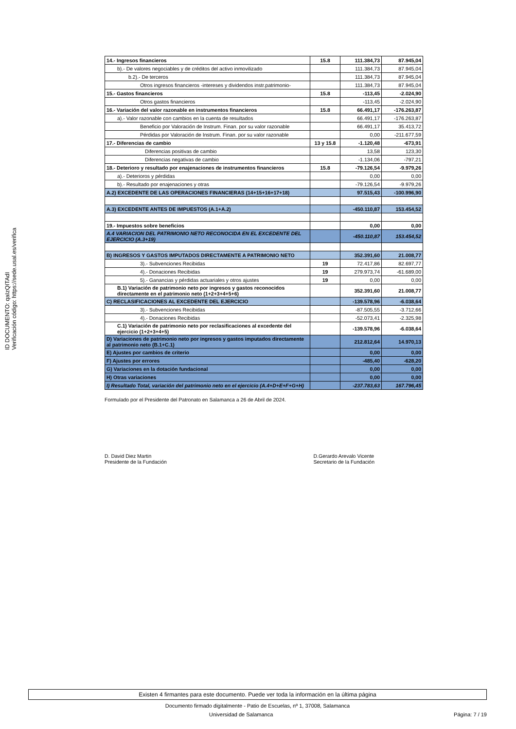ID DOCUMENTO: qaIzQITAdI
Verificación código: https://sede.usal.es/verifica
| 14.- Ingresos financieros | 15.8 | 111.384,73 | 87.945,04 |
| b).- De valores negociables y de créditos del activo inmovilizado | | 111.384,73 | 87.945,04 |
| b.2).- De terceros | | 111.384,73 | 87.945,04 |
| Otros ingresos financieros -intereses y dividendos instr.patrimonio- | | 111.384,73 | 87.945,04 |
| 15.- Gastos financieros | 15.8 | -113,45 | -2.024,90 |
| Otros gastos financieros | | -113,45 | -2.024,90 |
| 16.- Variación del valor razonable en instrumentos financieros | 15.8 | 66.491,17 | -176.263,87 |
| a).- Valor razonable con cambios en la cuenta de resultados | | 66.491,17 | -176.263,87 |
| Beneficio por Valoración de Instrum. Finan. por su valor razonable | | 66.491,17 | 35.413,72 |
| Pérdidas por Valoración de Instrum. Finan. por su valor razonable | | 0,00 | -211.677,59 |
| 17.- Diferencias de cambio | 13 y 15.8 | -1.120,48 | -673,91 |
| Diferencias positivas de cambio | | 13,58 | 123,30 |
| Diferencias negativas de cambio | | -1.134,06 | -797,21 |
| 18.- Deterioro y resultado por enajenaciones de instrumentos financieros | 15.8 | -79.126,54 | -9.979,26 |
| a).- Deterioros y pérdidas | | 0,00 | 0,00 |
| b).- Resultado por enajenaciones y otras | | -79.126,54 | -9.979,26 |
| A.2) EXCEDENTE DE LAS OPERACIONES FINANCIERAS (14+15+16+17+18) | | 97.515,43 | -100.996,90 |
| A.3) EXCEDENTE ANTES DE IMPUESTOS (A.1+A.2) | | -450.110,87 | 153.454,52 |
| 19.- Impuestos sobre beneficios | | 0,00 | 0,00 |
| A.4 VARIACION DEL PATRIMONIO NETO RECONOCIDA EN EL EXCEDENTE DEL EJERCICIO (A.3+19) | | -450.110,87 | 153.454,52 |
| B) INGRESOS Y GASTOS IMPUTADOS DIRECTAMENTE A PATRIMONIO NETO | | 352.391,60 | 21.008,77 |
| 3).- Subvenciones Recibidas | 19 | 72.417,86 | 82.697,77 |
| 4).- Donaciones Recibidas | 19 | 279.973,74 | -61.689,00 |
| 5).- Ganancias y pérdidas actuariales y otros ajustes | 19 | 0,00 | 0,00 |
| B.1) Variación de patrimonio neto por ingresos y gastos reconocidos directamente en el patrimonio neto (1+2+3+4+5+6) | | 352.391,60 | 21.008,77 |
| C) RECLASIFICACIONES AL EXCEDENTE DEL EJERCICIO | | -139.578,96 | -6.038,64 |
| 3).- Subvenciones Recibidas | | -87.505,55 | -3.712,66 |
| 4).- Donaciones Recibidas | | -52.073,41 | -2.325,98 |
| C.1) Variación de patrimonio neto por reclasificaciones al excedente del ejercicio (1+2+3+4+5) | | -139.578,96 | -6.038,64 |
| D) Variaciones de patrimonio neto por ingresos y gastos imputados directamente al patrimonio neto (B.1+C.1) | | 212.812,64 | 14.970,13 |
| E) Ajustes por cambios de criterio | | 0,00 | 0,00 |
| F) Ajustes por errores | | -485,40 | -628,20 |
| G) Variaciones en la dotación fundacional | | 0,00 | 0,00 |
| H) Otras variaciones | | 0,00 | 0,00 |
| I) Resultado Total, variación del patrimonio neto en el ejercicio (A.4+D+E+F+G+H) | | -237.783,63 | 167.796,45 |
Formulado por el Presidente del Patronato en Salamanca a 26 de Abril de 2024.
D. David Diez Martin
Presidente de la Fundación
D.Gerardo Arevalo Vicente
Secretario de la Fundación
Existen 4 firmantes para este documento. Puede ver toda la información en la última página
Documento firmado digitalmente - Patio de Escuelas, nº 1, 37008, Salamanca
Universidad de Salamanca Página: 7 / 19